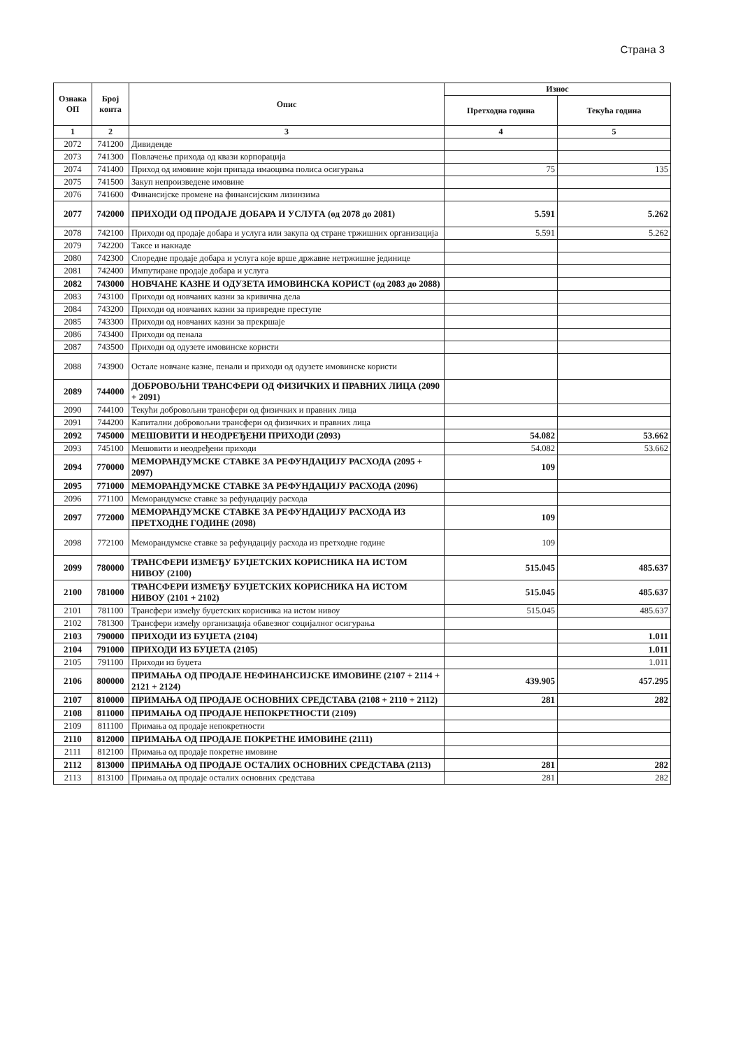Страна 3
| Ознака ОП | Број конта | Опис | Износ | |
| --- | --- | --- | --- | --- |
| | | | Претходна година | Текућа година |
| 1 | 2 | 3 | 4 | 5 |
| 2072 | 741200 | Дивиденде | | |
| 2073 | 741300 | Повлачење прихода од квази корпорација | | |
| 2074 | 741400 | Приход од имовине који припада имаоцима полиса осигурања | 75 | 135 |
| 2075 | 741500 | Закуп непроизведене имовине | | |
| 2076 | 741600 | Финансијске промене на финансијским лизинзима | | |
| 2077 | 742000 | ПРИХОДИ ОД ПРОДАЈЕ ДОБАРА И УСЛУГА (од 2078 до 2081) | 5.591 | 5.262 |
| 2078 | 742100 | Приходи од продаје добара и услуга или закупа од стране тржишних организација | 5.591 | 5.262 |
| 2079 | 742200 | Таксе и накнаде | | |
| 2080 | 742300 | Споредне продаје добара и услуга које врше државне нетржишне јединице | | |
| 2081 | 742400 | Импутиране продаје добара и услуга | | |
| 2082 | 743000 | НОВЧАНЕ КАЗНЕ И ОДУЗЕТА ИМОВИНСКА КОРИСТ (од 2083 до 2088) | | |
| 2083 | 743100 | Приходи од новчаних казни за кривична дела | | |
| 2084 | 743200 | Приходи од новчаних казни за привредне преступе | | |
| 2085 | 743300 | Приходи од новчаних казни за прекршаје | | |
| 2086 | 743400 | Приходи од пенала | | |
| 2087 | 743500 | Приходи од одузете имовинске користи | | |
| 2088 | 743900 | Остале новчане казне, пенали и приходи од одузете имовинске користи | | |
| 2089 | 744000 | ДОБРОВОЉНИ ТРАНСФЕРИ ОД ФИЗИЧКИХ И ПРАВНИХ ЛИЦА (2090 + 2091) | | |
| 2090 | 744100 | Текући добровољни трансфери од физичких и правних лица | | |
| 2091 | 744200 | Капитални добровољни трансфери од физичких и правних лица | | |
| 2092 | 745000 | МЕШОВИТИ И НЕОДРЕЂЕНИ ПРИХОДИ (2093) | 54.082 | 53.662 |
| 2093 | 745100 | Мешовити и неодређени приходи | 54.082 | 53.662 |
| 2094 | 770000 | МЕМОРАНДУМСКЕ СТАВКЕ ЗА РЕФУНДАЦИЈУ РАСХОДА (2095 + 2097) | 109 | |
| 2095 | 771000 | МЕМОРАНДУМСКЕ СТАВКЕ ЗА РЕФУНДАЦИЈУ РАСХОДА (2096) | | |
| 2096 | 771100 | Меморандумске ставке за рефундацију расхода | | |
| 2097 | 772000 | МЕМОРАНДУМСКЕ СТАВКЕ ЗА РЕФУНДАЦИЈУ РАСХОДА ИЗ ПРЕТХОДНЕ ГОДИНЕ (2098) | 109 | |
| 2098 | 772100 | Меморандумске ставке за рефундацију расхода из претходне године | 109 | |
| 2099 | 780000 | ТРАНСФЕРИ ИЗМЕЂУ БУЏЕТСКИХ КОРИСНИКА НА ИСТОМ НИВОУ (2100) | 515.045 | 485.637 |
| 2100 | 781000 | ТРАНСФЕРИ ИЗМЕЂУ БУЏЕТСКИХ КОРИСНИКА НА ИСТОМ НИВОУ (2101 + 2102) | 515.045 | 485.637 |
| 2101 | 781100 | Трансфери између буџетских корисника на истом нивоу | 515.045 | 485.637 |
| 2102 | 781300 | Трансфери између организација обавезног социјалног осигурања | | |
| 2103 | 790000 | ПРИХОДИ ИЗ БУЏЕТА (2104) | | 1.011 |
| 2104 | 791000 | ПРИХОДИ ИЗ БУЏЕТА (2105) | | 1.011 |
| 2105 | 791100 | Приходи из буџета | | 1.011 |
| 2106 | 800000 | ПРИМАЊА ОД ПРОДАЈЕ НЕФИНАНСИЈСКЕ ИМОВИНЕ (2107 + 2114 + 2121 + 2124) | 439.905 | 457.295 |
| 2107 | 810000 | ПРИМАЊА ОД ПРОДАЈЕ ОСНОВНИХ СРЕДСТАВА (2108 + 2110 + 2112) | 281 | 282 |
| 2108 | 811000 | ПРИМАЊА ОД ПРОДАЈЕ НЕПОКРЕТНОСТИ (2109) | | |
| 2109 | 811100 | Примања од продаје непокретности | | |
| 2110 | 812000 | ПРИМАЊА ОД ПРОДАЈЕ ПОКРЕТНЕ ИМОВИНЕ (2111) | | |
| 2111 | 812100 | Примања од продаје покретне имовине | | |
| 2112 | 813000 | ПРИМАЊА ОД ПРОДАЈЕ ОСТАЛИХ ОСНОВНИХ СРЕДСТАВА (2113) | 281 | 282 |
| 2113 | 813100 | Примања од продаје осталих основних средстава | 281 | 282 |